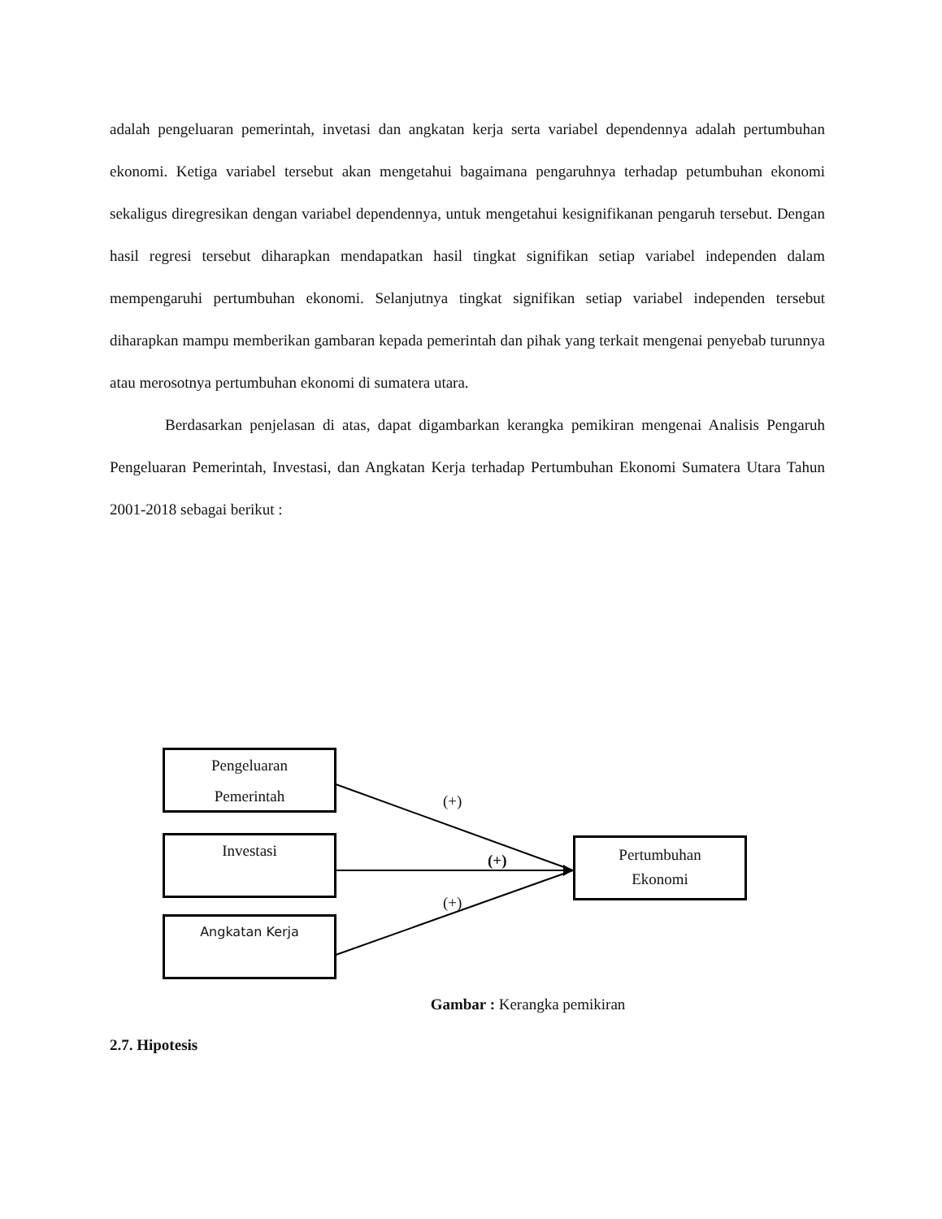adalah pengeluaran pemerintah, invetasi dan angkatan kerja serta variabel dependennya adalah pertumbuhan ekonomi. Ketiga variabel tersebut akan mengetahui bagaimana pengaruhnya terhadap petumbuhan ekonomi sekaligus diregresikan dengan variabel dependennya, untuk mengetahui kesignifikanan pengaruh tersebut. Dengan hasil regresi tersebut diharapkan mendapatkan hasil tingkat signifikan setiap variabel independen dalam mempengaruhi pertumbuhan ekonomi. Selanjutnya tingkat signifikan setiap variabel independen tersebut diharapkan mampu memberikan gambaran kepada pemerintah dan pihak yang terkait mengenai penyebab turunnya atau merosotnya pertumbuhan ekonomi di sumatera utara.
Berdasarkan penjelasan di atas, dapat digambarkan kerangka pemikiran mengenai Analisis Pengaruh Pengeluaran Pemerintah, Investasi, dan Angkatan Kerja terhadap Pertumbuhan Ekonomi Sumatera Utara Tahun 2001-2018 sebagai berikut :
Pengeluaran
Pemerintah
Investasi
Angkatan Kerja
Pertumbuhan
Ekonomi
(+)
(+)
(+)
Gambar : Kerangka pemikiran
2.7. Hipotesis